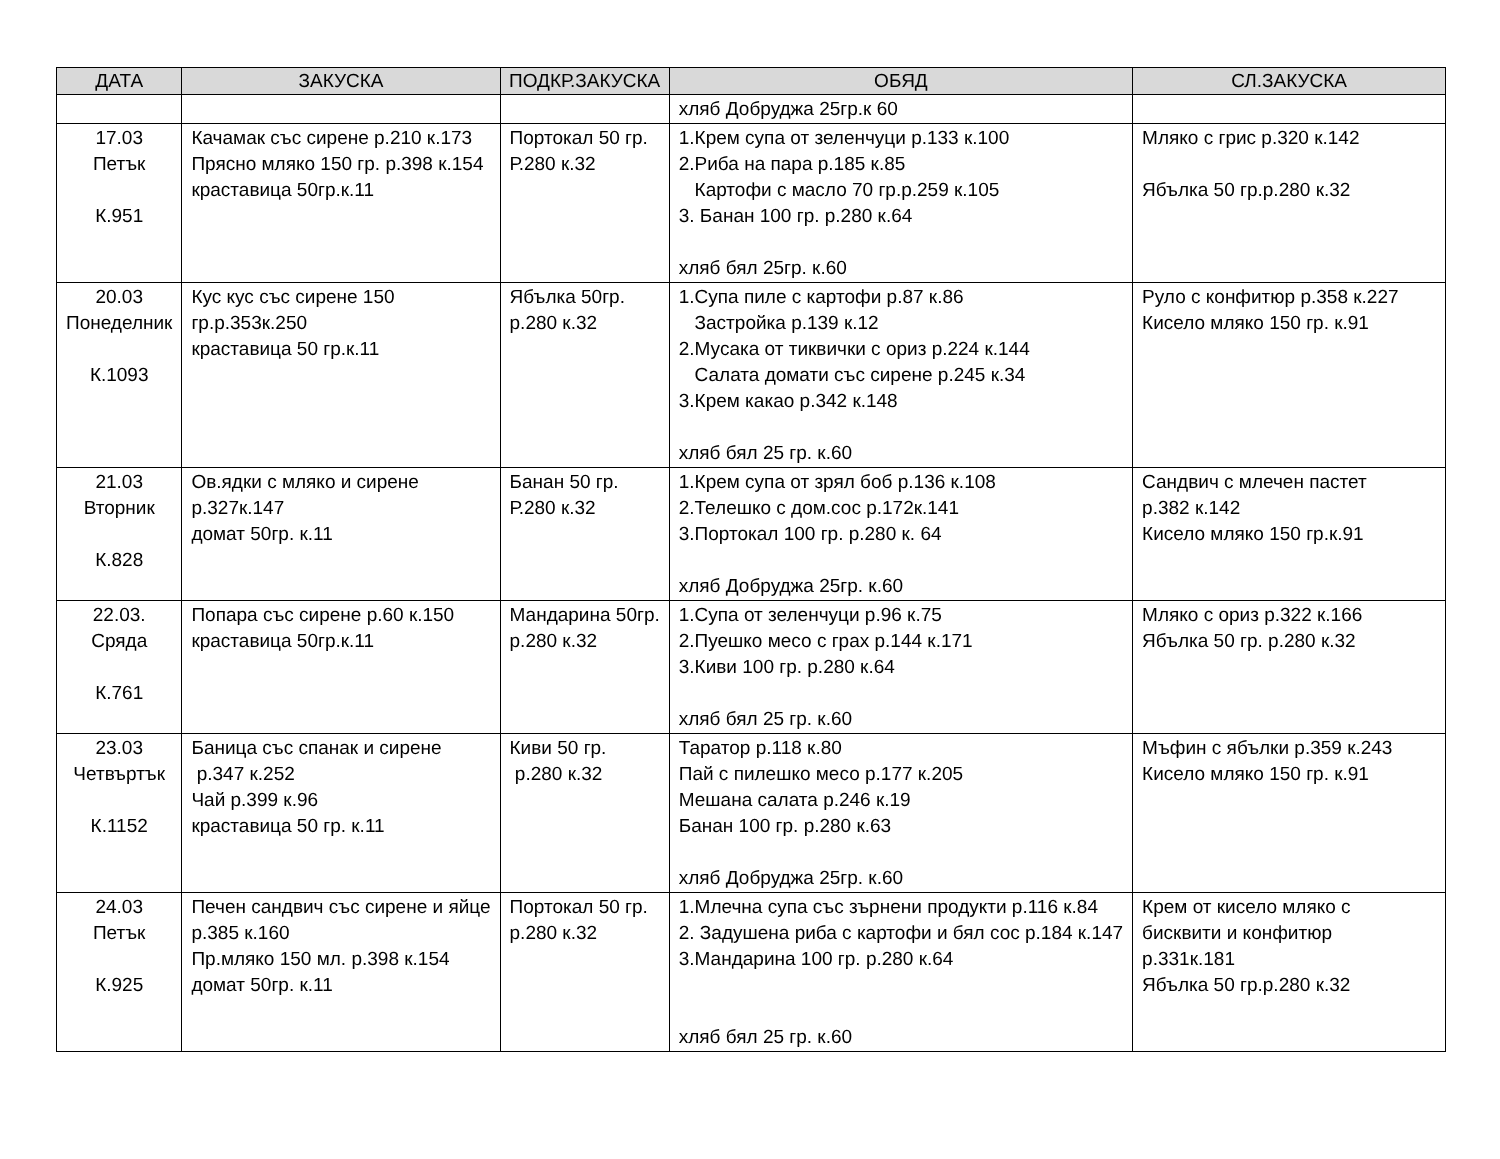| ДАТА | ЗАКУСКА | ПОДКР.ЗАКУСКА | ОБЯД | СЛ.ЗАКУСКА |
| --- | --- | --- | --- | --- |
| | | | хляб Добруджа 25гр.к 60 | |
| 17.03 Петък К.951 | Качамак със сирене р.210 к.173 Прясно мляко 150 гр. р.398 к.154 краставица 50гр.к.11 | Портокал 50 гр. Р.280 к.32 | 1.Крем супа от зеленчуци р.133 к.100 2.Риба на пара р.185 к.85 Картофи с масло 70 гр.р.259 к.105 3. Банан 100 гр. р.280 к.64 хляб бял 25гр. к.60 | Мляко с грис р.320 к.142 Ябълка 50 гр.р.280 к.32 |
| 20.03 Понеделник К.1093 | Кус кус със сирене 150 гр.р.353к.250 краставица 50 гр.к.11 | Ябълка 50гр. р.280 к.32 | 1.Супа пиле с картофи р.87 к.86 Застройка р.139 к.12 2.Мусака от тиквички с ориз р.224 к.144 Салата домати със сирене р.245 к.34 3.Крем какао р.342 к.148 хляб бял 25 гр. к.60 | Руло с конфитюр р.358 к.227 Кисело мляко 150 гр. к.91 |
| 21.03 Вторник К.828 | Ов.ядки с мляко и сирене р.327к.147 домат 50гр. к.11 | Банан 50 гр. Р.280 к.32 | 1.Крем супа от зрял боб р.136 к.108 2.Телешко с дом.сос р.172к.141 3.Портокал 100 гр. р.280 к. 64 хляб Добруджа 25гр. к.60 | Сандвич с млечен пастет р.382 к.142 Кисело мляко 150 гр.к.91 |
| 22.03. Сряда К.761 | Попара със сирене р.60 к.150 краставица 50гр.к.11 | Мандарина 50гр. р.280 к.32 | 1.Супа от зеленчуци р.96 к.75 2.Пуешко месо с грах р.144 к.171 3.Киви 100 гр. р.280 к.64 хляб бял 25 гр. к.60 | Мляко с ориз р.322 к.166 Ябълка 50 гр. р.280 к.32 |
| 23.03 Четвъртък К.1152 | Баница със спанак и сирене р.347 к.252 Чай р.399 к.96 краставица 50 гр. к.11 | Киви 50 гр. р.280 к.32 | Таратор р.118 к.80 Пай с пилешко месо р.177 к.205 Мешана салата р.246 к.19 Банан 100 гр. р.280 к.63 хляб Добруджа 25гр. к.60 | Мъфин с ябълки р.359 к.243 Кисело мляко 150 гр. к.91 |
| 24.03 Петък К.925 | Печен сандвич със сирене и яйце р.385 к.160 Пр.мляко 150 мл. р.398 к.154 домат 50гр. к.11 | Портокал 50 гр. р.280 к.32 | 1.Млечна супа със зърнени продукти р.116 к.84 2. Задушена риба с картофи и бял сос р.184 к.147 3.Мандарина 100 гр. р.280 к.64 хляб бял 25 гр. к.60 | Крем от кисело мляко с бисквити и конфитюр р.331к.181 Ябълка 50 гр.р.280 к.32 |